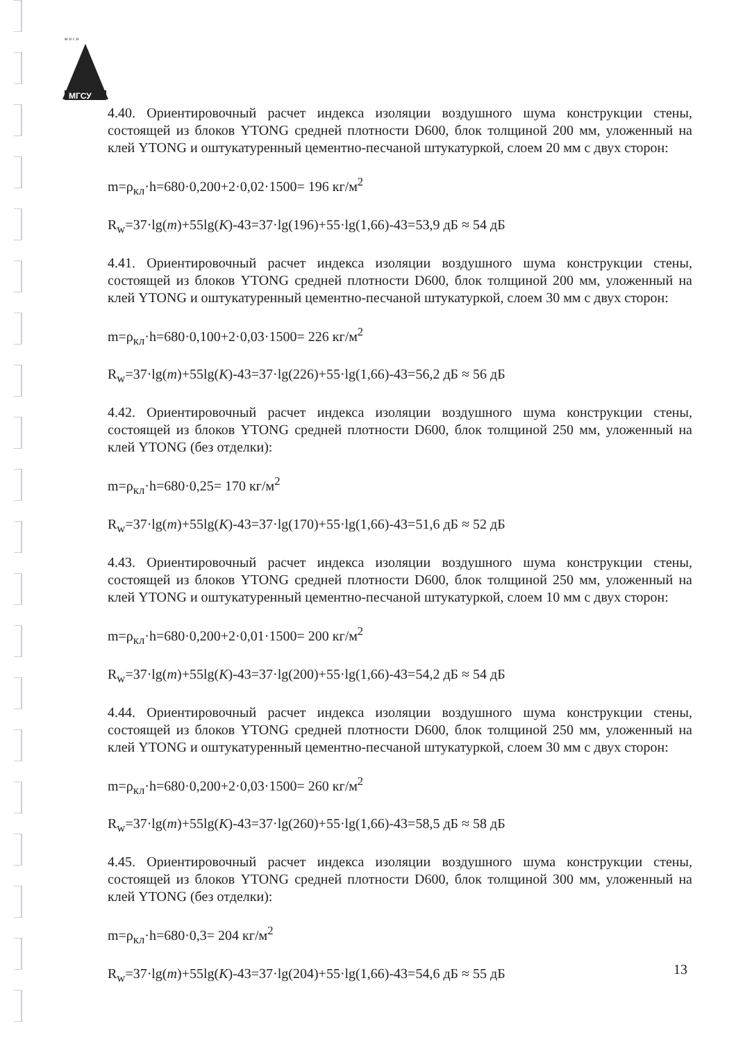м и с и
МГСУ
4.40. Ориентировочный расчет индекса изоляции воздушного шума конструкции стены, состоящей из блоков YTONG средней плотности D600, блок толщиной 200 мм, уложенный на клей YTONG и оштукатуренный цементно-песчаной штукатуркой, слоем 20 мм с двух сторон:
m=ρ<sub>кл</sub>·h=680·0,200+2·0,02·1500= 196 кг/м<sup>2</sup>
R<sub>w</sub>=37·lg(m)+55lg(K)-43=37·lg(196)+55·lg(1,66)-43=53,9 дБ ≈ 54 дБ
4.41. Ориентировочный расчет индекса изоляции воздушного шума конструкции стены, состоящей из блоков YTONG средней плотности D600, блок толщиной 200 мм, уложенный на клей YTONG и оштукатуренный цементно-песчаной штукатуркой, слоем 30 мм с двух сторон:
m=ρ<sub>кл</sub>·h=680·0,100+2·0,03·1500= 226 кг/м<sup>2</sup>
R<sub>w</sub>=37·lg(m)+55lg(K)-43=37·lg(226)+55·lg(1,66)-43=56,2 дБ ≈ 56 дБ
4.42. Ориентировочный расчет индекса изоляции воздушного шума конструкции стены, состоящей из блоков YTONG средней плотности D600, блок толщиной 250 мм, уложенный на клей YTONG (без отделки):
m=ρ<sub>кл</sub>·h=680·0,25= 170 кг/м<sup>2</sup>
R<sub>w</sub>=37·lg(m)+55lg(K)-43=37·lg(170)+55·lg(1,66)-43=51,6 дБ ≈ 52 дБ
4.43. Ориентировочный расчет индекса изоляции воздушного шума конструкции стены, состоящей из блоков YTONG средней плотности D600, блок толщиной 250 мм, уложенный на клей YTONG и оштукатуренный цементно-песчаной штукатуркой, слоем 10 мм с двух сторон:
m=ρ<sub>кл</sub>·h=680·0,200+2·0,01·1500= 200 кг/м<sup>2</sup>
R<sub>w</sub>=37·lg(m)+55lg(K)-43=37·lg(200)+55·lg(1,66)-43=54,2 дБ ≈ 54 дБ
4.44. Ориентировочный расчет индекса изоляции воздушного шума конструкции стены, состоящей из блоков YTONG средней плотности D600, блок толщиной 250 мм, уложенный на клей YTONG и оштукатуренный цементно-песчаной штукатуркой, слоем 30 мм с двух сторон:
m=ρ<sub>кл</sub>·h=680·0,200+2·0,03·1500= 260 кг/м<sup>2</sup>
R<sub>w</sub>=37·lg(m)+55lg(K)-43=37·lg(260)+55·lg(1,66)-43=58,5 дБ ≈ 58 дБ
4.45. Ориентировочный расчет индекса изоляции воздушного шума конструкции стены, состоящей из блоков YTONG средней плотности D600, блок толщиной 300 мм, уложенный на клей YTONG (без отделки):
m=ρ<sub>кл</sub>·h=680·0,3= 204 кг/м<sup>2</sup>
R<sub>w</sub>=37·lg(m)+55lg(K)-43=37·lg(204)+55·lg(1,66)-43=54,6 дБ ≈ 55 дБ
13